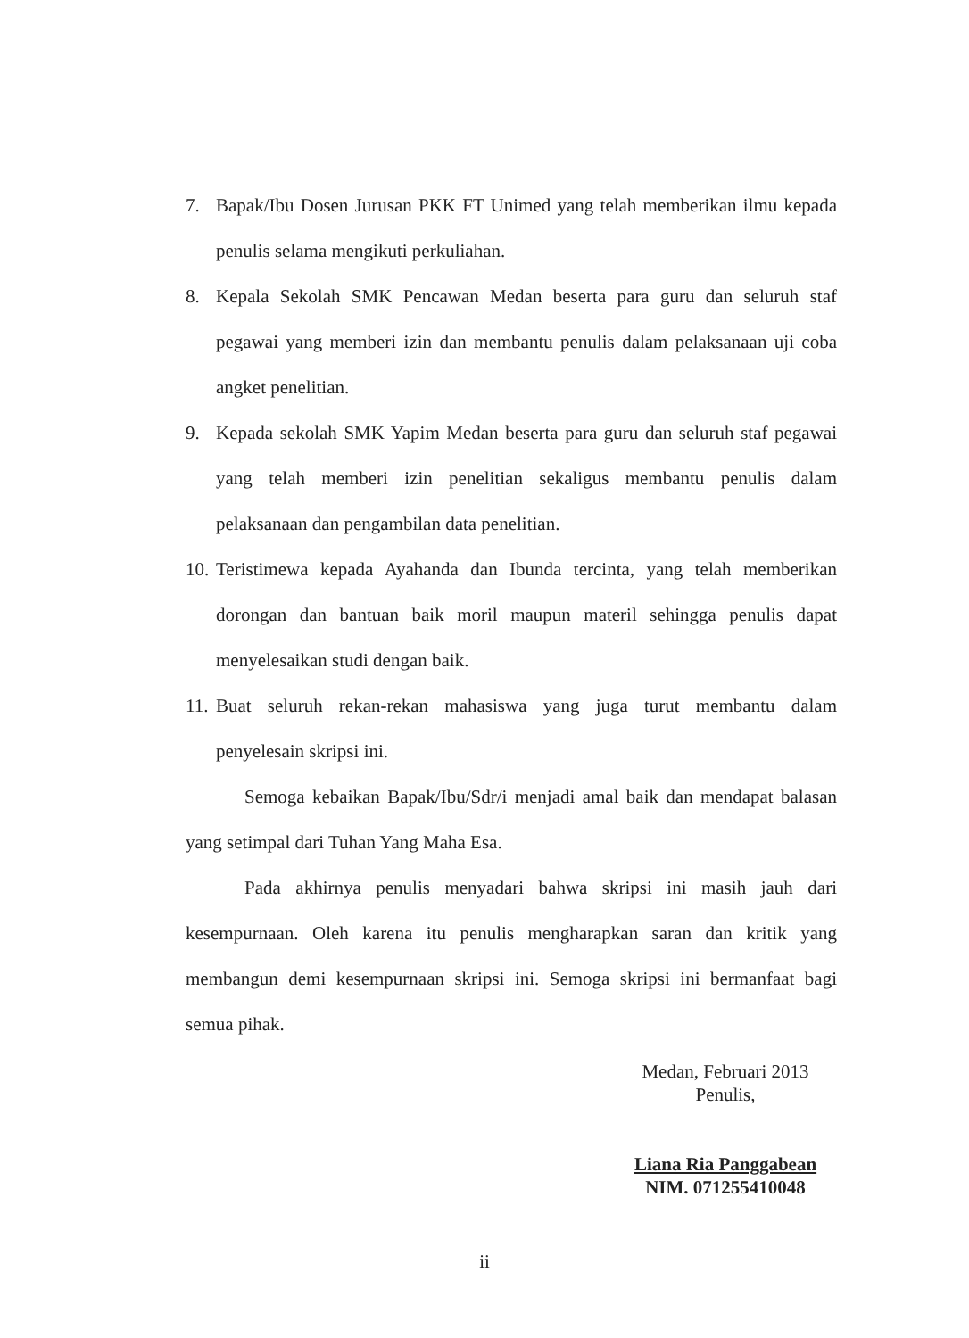7. Bapak/Ibu Dosen Jurusan PKK FT Unimed yang telah memberikan ilmu kepada penulis selama mengikuti perkuliahan.
8. Kepala Sekolah SMK Pencawan Medan beserta para guru dan seluruh staf pegawai yang memberi izin dan membantu penulis dalam pelaksanaan uji coba angket penelitian.
9. Kepada sekolah SMK Yapim Medan beserta para guru dan seluruh staf pegawai yang telah memberi izin penelitian sekaligus membantu penulis dalam pelaksanaan dan pengambilan data penelitian.
10. Teristimewa kepada Ayahanda dan Ibunda tercinta, yang telah memberikan dorongan dan bantuan baik moril maupun materil sehingga penulis dapat menyelesaikan studi dengan baik.
11. Buat seluruh rekan-rekan mahasiswa yang juga turut membantu dalam penyelesain skripsi ini.
Semoga kebaikan Bapak/Ibu/Sdr/i menjadi amal baik dan mendapat balasan yang setimpal dari Tuhan Yang Maha Esa.
Pada akhirnya penulis menyadari bahwa skripsi ini masih jauh dari kesempurnaan. Oleh karena itu penulis mengharapkan saran dan kritik yang membangun demi kesempurnaan skripsi ini. Semoga skripsi ini bermanfaat bagi semua pihak.
Medan, Februari 2013
Penulis,
Liana Ria Panggabean
NIM. 071255410048
ii